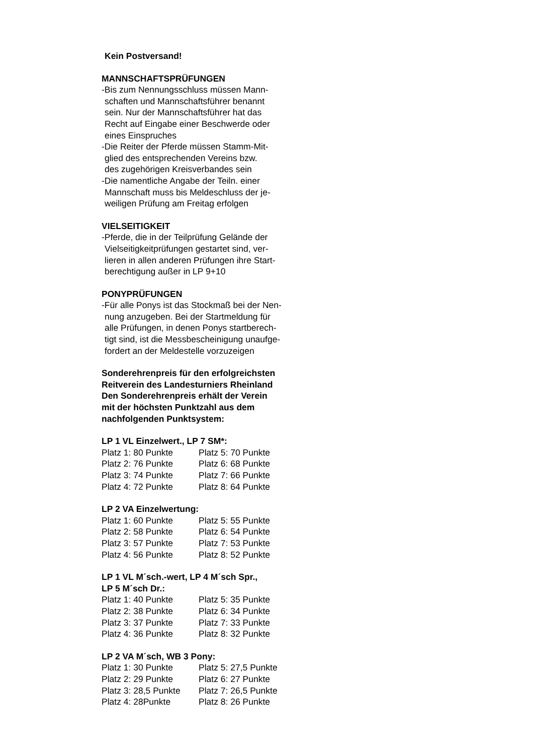Kein Postversand!
MANNSCHAFTSPRÜFUNGEN
-Bis zum Nennungsschluss müssen Mann-
schaften und Mannschaftsführer benannt
sein. Nur der Mannschaftsführer hat das
Recht auf Eingabe einer Beschwerde oder
eines Einspruches
-Die Reiter der Pferde müssen Stamm-Mit-
glied des entsprechenden Vereins bzw.
des zugehörigen Kreisverbandes sein
-Die namentliche Angabe der Teiln. einer
Mannschaft muss bis Meldeschluss der je-
weiligen Prüfung am Freitag erfolgen
VIELSEITIGKEIT
-Pferde, die in der Teilprüfung Gelände der
Vielseitigkeitprüfungen gestartet sind, ver-
lieren in allen anderen Prüfungen ihre Start-
berechtigung außer in LP 9+10
PONYPRÜFUNGEN
-Für alle Ponys ist das Stockmaß bei der Nen-
nung anzugeben. Bei der Startmeldung für
alle Prüfungen, in denen Ponys startberech-
tigt sind, ist die Messbescheinigung unaufge-
fordert an der Meldestelle vorzuzeigen
Sonderehrenpreis für den erfolgreichsten
Reitverein des Landesturniers Rheinland
Den Sonderehrenpreis erhält der Verein
mit der höchsten Punktzahl aus dem
nachfolgenden Punktsystem:
LP 1 VL Einzelwert., LP 7 SM*:
| Platz 1: 80 Punkte | Platz 5: 70 Punkte |
| Platz 2: 76 Punkte | Platz 6: 68 Punkte |
| Platz 3: 74 Punkte | Platz 7: 66 Punkte |
| Platz 4: 72 Punkte | Platz 8: 64 Punkte |
LP 2 VA Einzelwertung:
| Platz 1: 60 Punkte | Platz 5: 55 Punkte |
| Platz 2: 58 Punkte | Platz 6: 54 Punkte |
| Platz 3: 57 Punkte | Platz 7: 53 Punkte |
| Platz 4: 56 Punkte | Platz 8: 52 Punkte |
LP 1 VL M´sch.-wert, LP 4 M´sch Spr.,
LP 5 M´sch Dr.:
| Platz 1: 40 Punkte | Platz 5: 35 Punkte |
| Platz 2: 38 Punkte | Platz 6: 34 Punkte |
| Platz 3: 37 Punkte | Platz 7: 33 Punkte |
| Platz 4: 36 Punkte | Platz 8: 32 Punkte |
LP 2 VA M´sch, WB 3 Pony:
| Platz 1: 30 Punkte | Platz 5: 27,5 Punkte |
| Platz 2: 29 Punkte | Platz 6: 27 Punkte |
| Platz 3: 28,5 Punkte | Platz 7: 26,5 Punkte |
| Platz 4: 28Punkte | Platz 8: 26 Punkte |